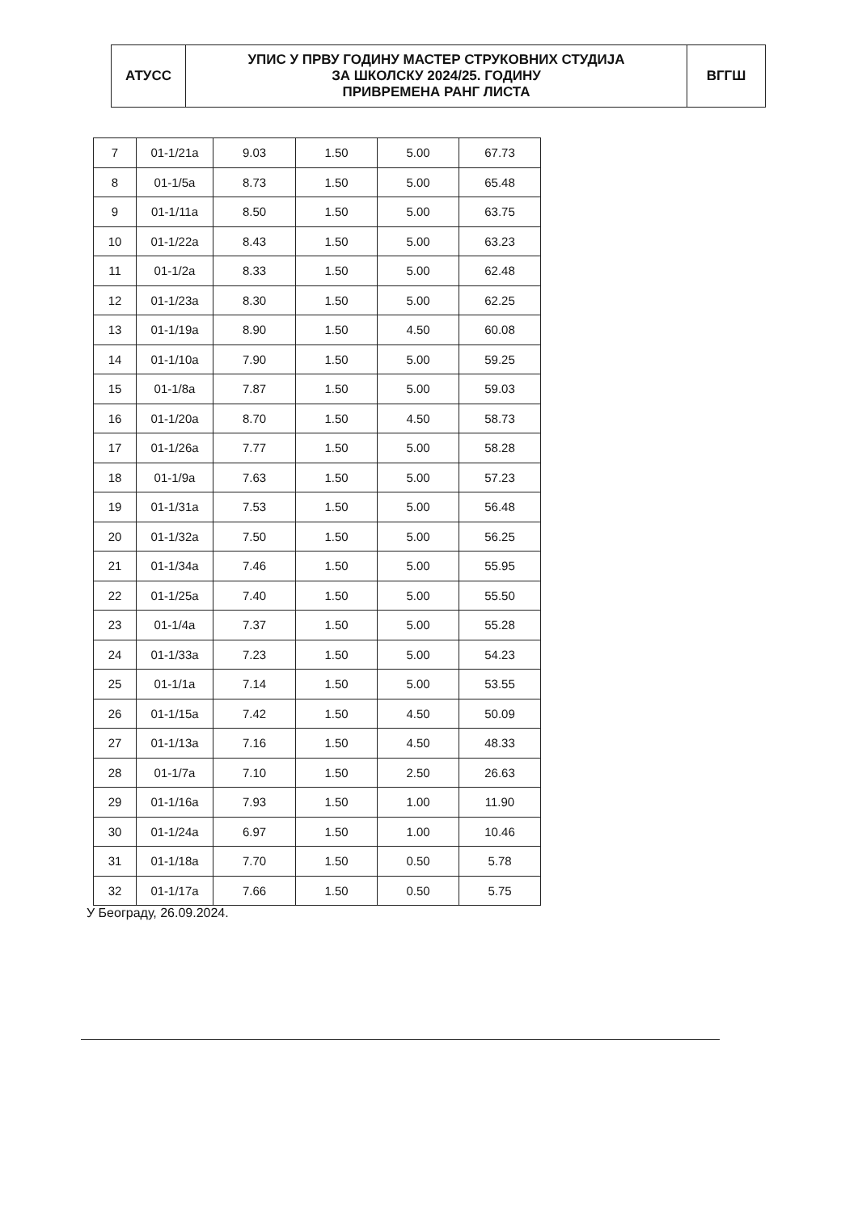| АТУСС | УПИС У ПРВУ ГОДИНУ МАСТЕР СТРУКОВНИХ СТУДИЈА ЗА ШКОЛСКУ 2024/25. ГОДИНУ ПРИВРЕМЕНА РАНГ ЛИСТА | ВГГШ |
| 7 | 01-1/21a | 9.03 | 1.50 | 5.00 | 67.73 |
| 8 | 01-1/5a | 8.73 | 1.50 | 5.00 | 65.48 |
| 9 | 01-1/11a | 8.50 | 1.50 | 5.00 | 63.75 |
| 10 | 01-1/22a | 8.43 | 1.50 | 5.00 | 63.23 |
| 11 | 01-1/2a | 8.33 | 1.50 | 5.00 | 62.48 |
| 12 | 01-1/23a | 8.30 | 1.50 | 5.00 | 62.25 |
| 13 | 01-1/19a | 8.90 | 1.50 | 4.50 | 60.08 |
| 14 | 01-1/10a | 7.90 | 1.50 | 5.00 | 59.25 |
| 15 | 01-1/8a | 7.87 | 1.50 | 5.00 | 59.03 |
| 16 | 01-1/20a | 8.70 | 1.50 | 4.50 | 58.73 |
| 17 | 01-1/26a | 7.77 | 1.50 | 5.00 | 58.28 |
| 18 | 01-1/9a | 7.63 | 1.50 | 5.00 | 57.23 |
| 19 | 01-1/31a | 7.53 | 1.50 | 5.00 | 56.48 |
| 20 | 01-1/32a | 7.50 | 1.50 | 5.00 | 56.25 |
| 21 | 01-1/34a | 7.46 | 1.50 | 5.00 | 55.95 |
| 22 | 01-1/25a | 7.40 | 1.50 | 5.00 | 55.50 |
| 23 | 01-1/4a | 7.37 | 1.50 | 5.00 | 55.28 |
| 24 | 01-1/33a | 7.23 | 1.50 | 5.00 | 54.23 |
| 25 | 01-1/1a | 7.14 | 1.50 | 5.00 | 53.55 |
| 26 | 01-1/15a | 7.42 | 1.50 | 4.50 | 50.09 |
| 27 | 01-1/13a | 7.16 | 1.50 | 4.50 | 48.33 |
| 28 | 01-1/7a | 7.10 | 1.50 | 2.50 | 26.63 |
| 29 | 01-1/16a | 7.93 | 1.50 | 1.00 | 11.90 |
| 30 | 01-1/24a | 6.97 | 1.50 | 1.00 | 10.46 |
| 31 | 01-1/18a | 7.70 | 1.50 | 0.50 | 5.78 |
| 32 | 01-1/17a | 7.66 | 1.50 | 0.50 | 5.75 |
У Београду, 26.09.2024.